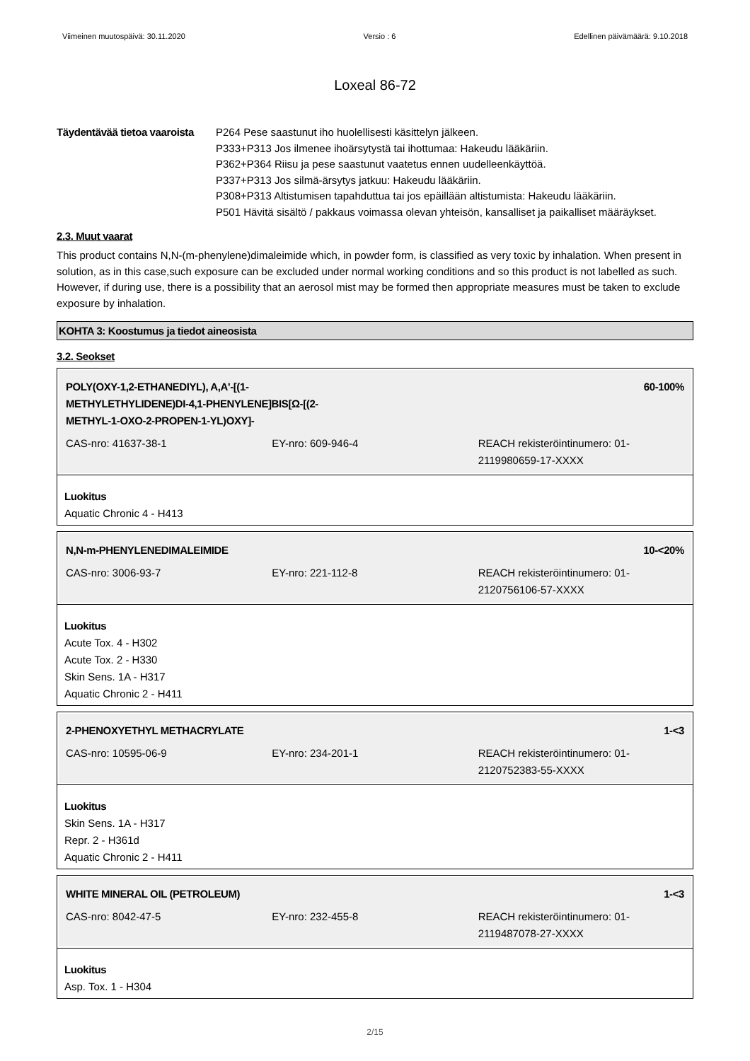Viimeinen muutospäivä: 30.11.2020 Versio : 6 Edellinen päivämäärä: 9.10.2018
Loxeal 86-72
Täydentävää tietoa vaaroista
P264 Pese saastunut iho huolellisesti käsittelyn jälkeen.
P333+P313 Jos ilmenee ihoärsytystä tai ihottumaa: Hakeudu lääkäriin.
P362+P364 Riisu ja pese saastunut vaatetus ennen uudelleenkäyttöä.
P337+P313 Jos silmä-ärsytys jatkuu: Hakeudu lääkäriin.
P308+P313 Altistumisen tapahduttua tai jos epäillään altistumista: Hakeudu lääkäriin.
P501 Hävitä sisältö / pakkaus voimassa olevan yhteisön, kansalliset ja paikalliset määräykset.
2.3. Muut vaarat
This product contains N,N-(m-phenylene)dimaleimide which, in powder form, is classified as very toxic by inhalation. When present in solution, as in this case,such exposure can be excluded under normal working conditions and so this product is not labelled as such. However, if during use, there is a possibility that an aerosol mist may be formed then appropriate measures must be taken to exclude exposure by inhalation.
KOHTA 3: Koostumus ja tiedot aineosista
3.2. Seokset
POLY(OXY-1,2-ETHANEDIYL), A,A'-[(1-
METHYLETHYLIDENE)DI-4,1-PHENYLENE]BIS[Ω-[(2-
METHYL-1-OXO-2-PROPEN-1-YL)OXY]- 60-100%
CAS-nro: 41637-38-1 EY-nro: 609-946-4 REACH rekisteröintinumero: 01-2119980659-17-XXXX
Luokitus
Aquatic Chronic 4 - H413
N,N-m-PHENYLENEDIMALEIMIDE 10-<20%
CAS-nro: 3006-93-7 EY-nro: 221-112-8 REACH rekisteröintinumero: 01-2120756106-57-XXXX
Luokitus
Acute Tox. 4 - H302
Acute Tox. 2 - H330
Skin Sens. 1A - H317
Aquatic Chronic 2 - H411
2-PHENOXYETHYL METHACRYLATE 1-<3
CAS-nro: 10595-06-9 EY-nro: 234-201-1 REACH rekisteröintinumero: 01-2120752383-55-XXXX
Luokitus
Skin Sens. 1A - H317
Repr. 2 - H361d
Aquatic Chronic 2 - H411
WHITE MINERAL OIL (PETROLEUM) 1-<3
CAS-nro: 8042-47-5 EY-nro: 232-455-8 REACH rekisteröintinumero: 01-2119487078-27-XXXX
Luokitus
Asp. Tox. 1 - H304
2/15